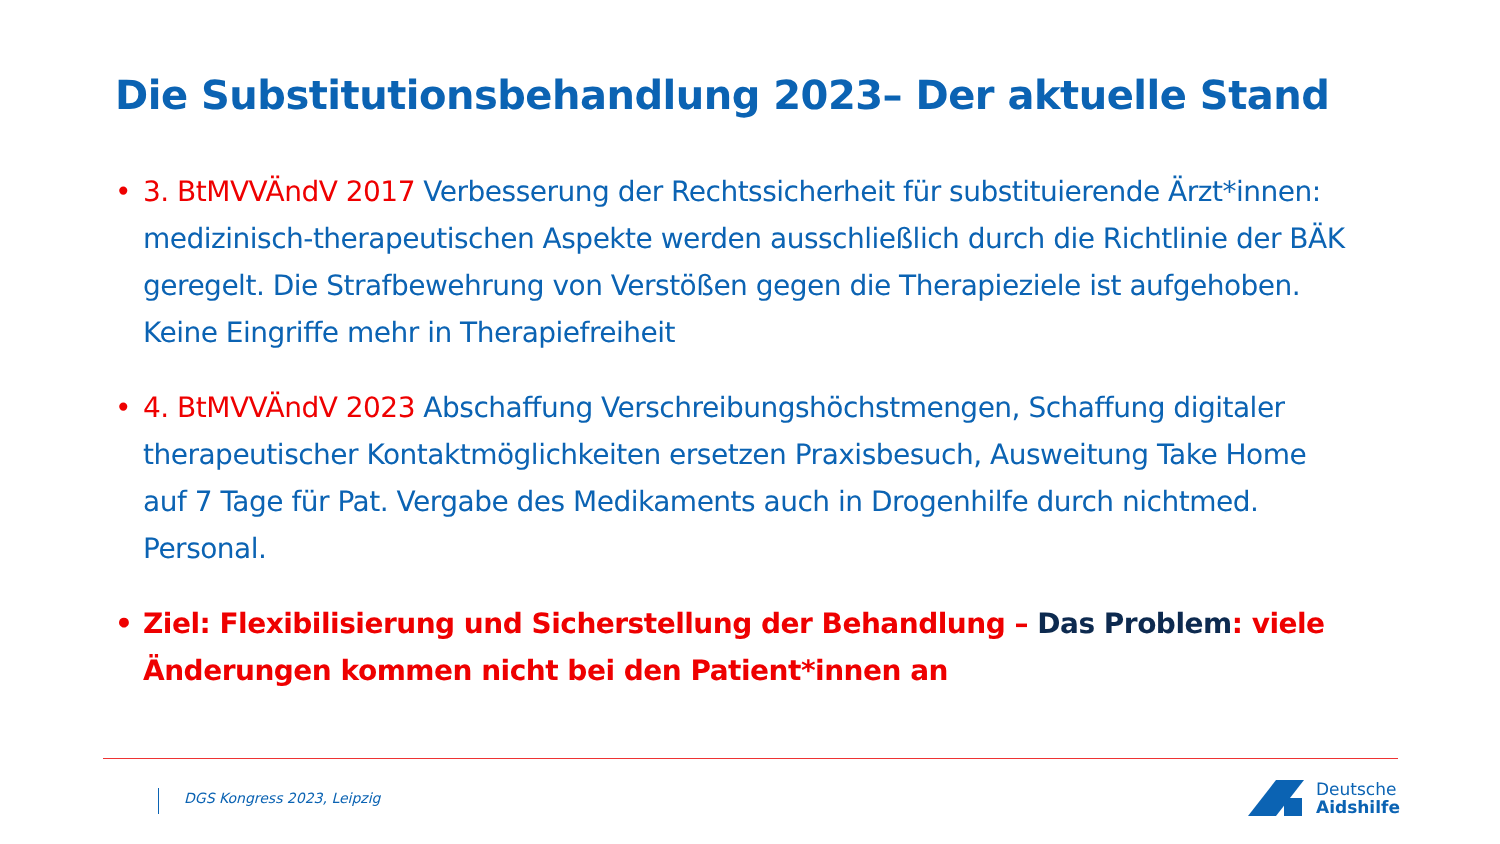Die Substitutionsbehandlung 2023– Der aktuelle Stand
• 3. BtMVVÄndV 2017 Verbesserung der Rechtssicherheit für substituierende Ärzt*innen: medizinisch-therapeutischen Aspekte werden ausschließlich durch die Richtlinie der BÄK geregelt. Die Strafbewehrung von Verstößen gegen die Therapieziele ist aufgehoben. Keine Eingriffe mehr in Therapiefreiheit
• 4. BtMVVÄndV 2023 Abschaffung Verschreibungshöchstmengen, Schaffung digitaler therapeutischer Kontaktmöglichkeiten ersetzen Praxisbesuch, Ausweitung Take Home auf 7 Tage für Pat. Vergabe des Medikaments auch in Drogenhilfe durch nichtmed. Personal.
• Ziel: Flexibilisierung und Sicherstellung der Behandlung – Das Problem: viele Änderungen kommen nicht bei den Patient*innen an
DGS Kongress 2023, Leipzig
Deutsche
Aidshilfe